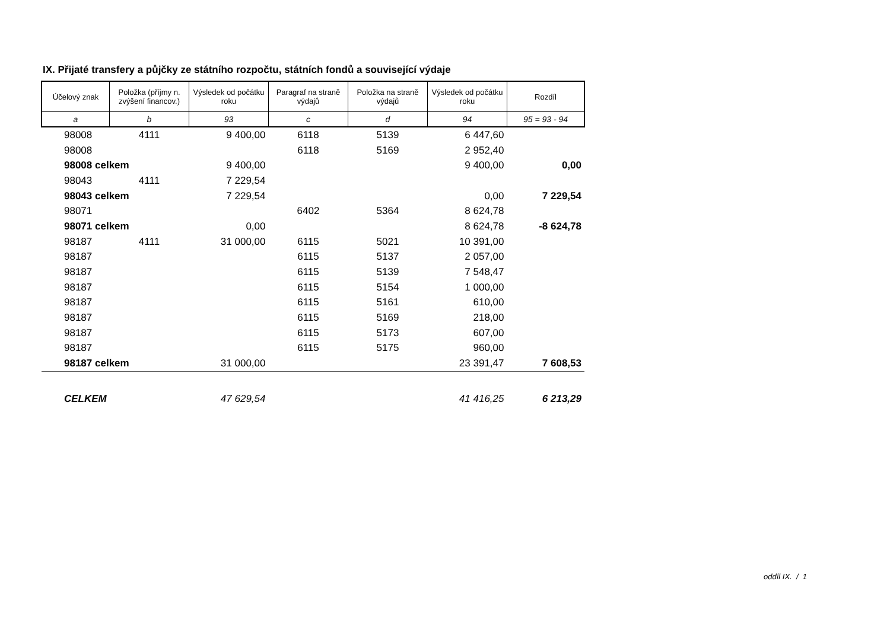IX. Přijaté transfery a půjčky ze státního rozpočtu, státních fondů a související výdaje
| Účelový znak | Položka (příjmy n. zvýšení financov.) | Výsledek od počátku roku | Paragraf na straně výdajů | Položka na straně výdajů | Výsledek od počátku roku | Rozdíl |
| --- | --- | --- | --- | --- | --- | --- |
| a | b | 93 | c | d | 94 | 95 = 93 - 94 |
| 98008 | 4111 | 9 400,00 | 6118 | 5139 | 6 447,60 | |
| 98008 | | | 6118 | 5169 | 2 952,40 | |
| 98008 celkem | | 9 400,00 | | | 9 400,00 | 0,00 |
| 98043 | 4111 | 7 229,54 | | | | |
| 98043 celkem | | 7 229,54 | | | 0,00 | 7 229,54 |
| 98071 | | | 6402 | 5364 | 8 624,78 | |
| 98071 celkem | | 0,00 | | | 8 624,78 | -8 624,78 |
| 98187 | 4111 | 31 000,00 | 6115 | 5021 | 10 391,00 | |
| 98187 | | | 6115 | 5137 | 2 057,00 | |
| 98187 | | | 6115 | 5139 | 7 548,47 | |
| 98187 | | | 6115 | 5154 | 1 000,00 | |
| 98187 | | | 6115 | 5161 | 610,00 | |
| 98187 | | | 6115 | 5169 | 218,00 | |
| 98187 | | | 6115 | 5173 | 607,00 | |
| 98187 | | | 6115 | 5175 | 960,00 | |
| 98187 celkem | | 31 000,00 | | | 23 391,47 | 7 608,53 |
| CELKEM | | 47 629,54 | | | 41 416,25 | 6 213,29 |
oddíl IX. / 1